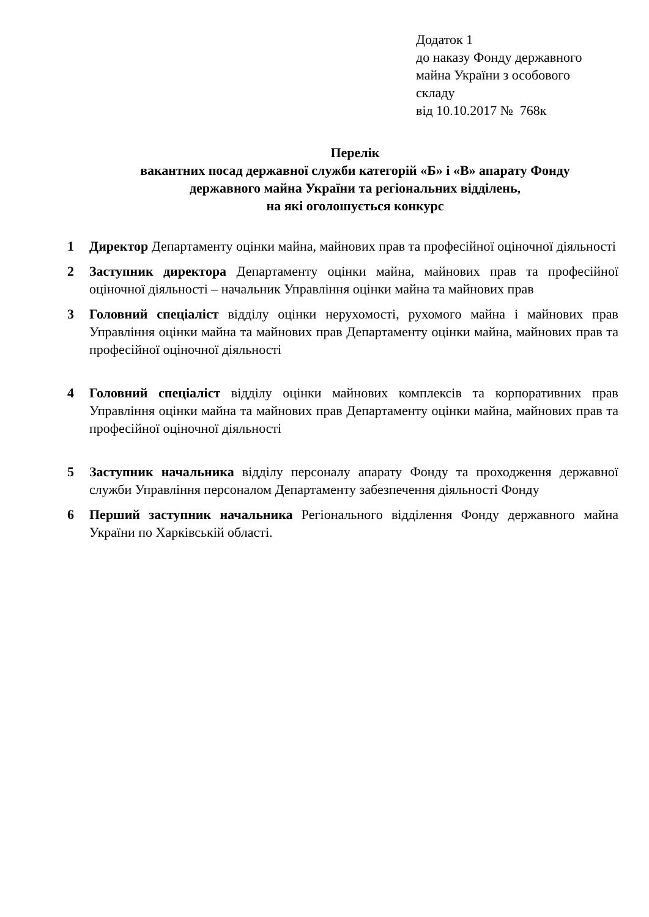Додаток 1
до наказу Фонду державного
майна України з особового
складу
від 10.10.2017 № 768к
Перелік
вакантних посад державної служби категорій «Б» і «В» апарату Фонду
державного майна України та регіональних відділень,
на які оголошується конкурс
1 Директор Департаменту оцінки майна, майнових прав та професійної оціночної діяльності
2 Заступник директора Департаменту оцінки майна, майнових прав та професійної оціночної діяльності – начальник Управління оцінки майна та майнових прав
3 Головний спеціаліст відділу оцінки нерухомості, рухомого майна і майнових прав Управління оцінки майна та майнових прав Департаменту оцінки майна, майнових прав та професійної оціночної діяльності
4 Головний спеціаліст відділу оцінки майнових комплексів та корпоративних прав Управління оцінки майна та майнових прав Департаменту оцінки майна, майнових прав та професійної оціночної діяльності
5 Заступник начальника відділу персоналу апарату Фонду та проходження державної служби Управління персоналом Департаменту забезпечення діяльності Фонду
6 Перший заступник начальника Регіонального відділення Фонду державного майна України по Харківській області.